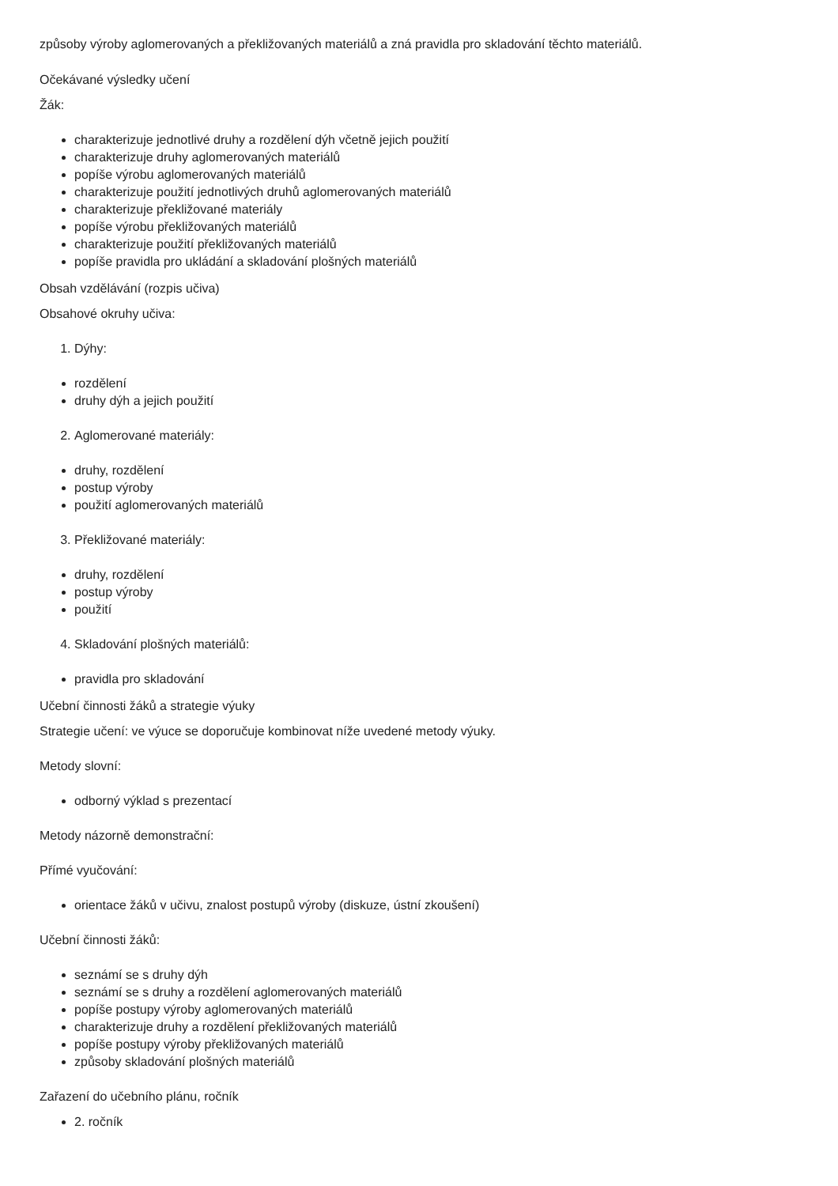způsoby výroby aglomerovaných a překližovaných materiálů a zná pravidla pro skladování těchto materiálů.
Očekávané výsledky učení
Žák:
charakterizuje jednotlivé druhy a rozdělení dýh včetně jejich použití
charakterizuje druhy aglomerovaných materiálů
popíše výrobu aglomerovaných materiálů
charakterizuje použití jednotlivých druhů aglomerovaných materiálů
charakterizuje překližované materiály
popíše výrobu překližovaných materiálů
charakterizuje použití překližovaných materiálů
popíše pravidla pro ukládání a skladování plošných materiálů
Obsah vzdělávání (rozpis učiva)
Obsahové okruhy učiva:
1. Dýhy:
rozdělení
druhy dýh a jejich použití
2. Aglomerované materiály:
druhy, rozdělení
postup výroby
použití aglomerovaných materiálů
3. Překližované materiály:
druhy, rozdělení
postup výroby
použití
4. Skladování plošných materiálů:
pravidla pro skladování
Učební činnosti žáků a strategie výuky
Strategie učení: ve výuce se doporučuje kombinovat níže uvedené metody výuky.
Metody slovní:
odborný výklad s prezentací
Metody názorně demonstrační:
Přímé vyučování:
orientace žáků v učivu, znalost postupů výroby (diskuze, ústní zkoušení)
Učební činnosti žáků:
seznámí se s druhy dýh
seznámí se s druhy a rozdělení aglomerovaných materiálů
popíše postupy výroby aglomerovaných materiálů
charakterizuje druhy a rozdělení překližovaných materiálů
popíše postupy výroby překližovaných materiálů
způsoby skladování plošných materiálů
Zařazení do učebního plánu, ročník
2. ročník